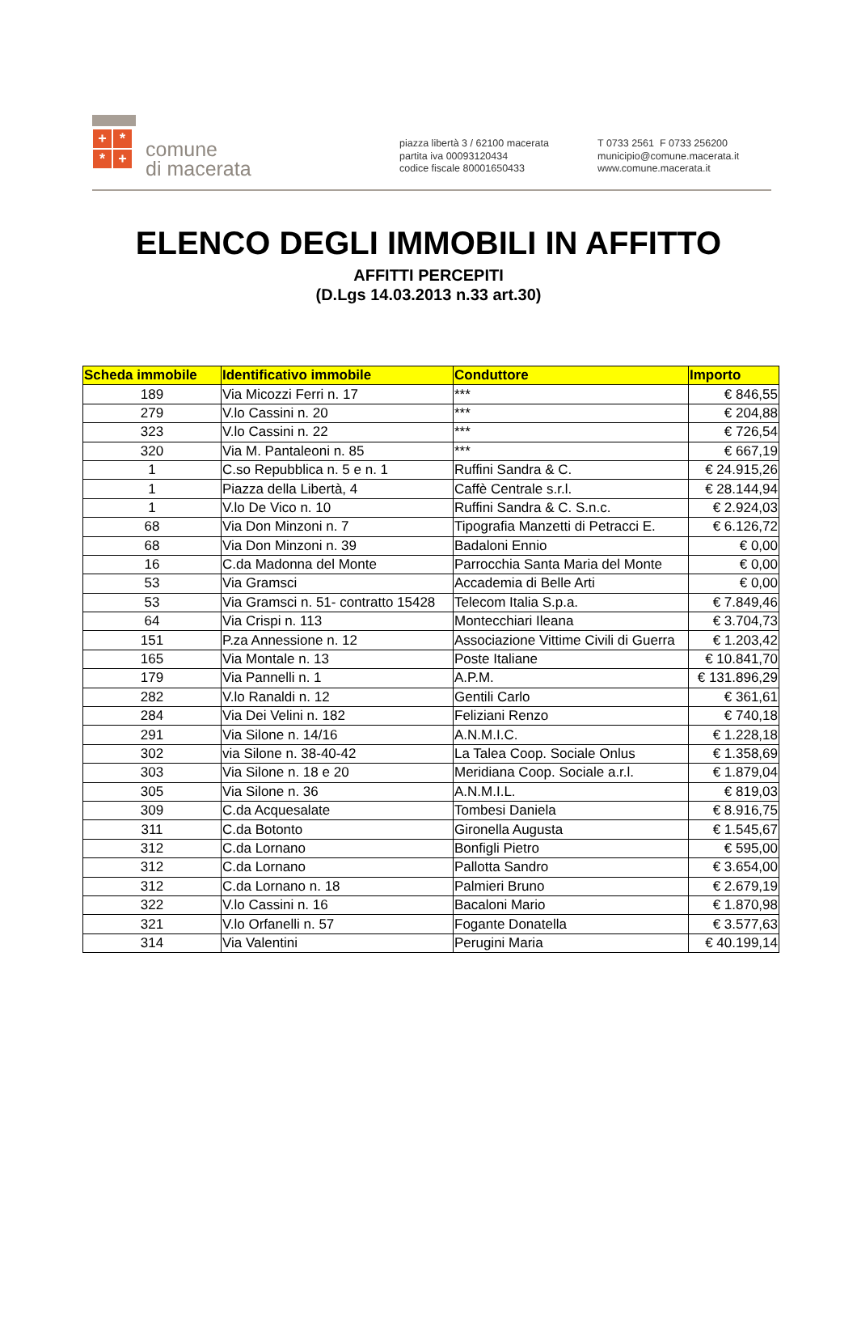+ * * +
comune
di macerata
piazza libertà 3 / 62100 macerata
partita iva 00093120434
codice fiscale 80001650433
T 0733 2561 F 0733 256200
municipio@comune.macerata.it
www.comune.macerata.it
ELENCO DEGLI IMMOBILI IN AFFITTO
AFFITTI PERCEPITI
(D.Lgs 14.03.2013 n.33 art.30)
| Scheda immobile | Identificativo immobile | Conduttore | Importo |
| --- | --- | --- | --- |
| 189 | Via Micozzi Ferri n. 17 | *** | € 846,55 |
| 279 | V.lo Cassini n. 20 | *** | € 204,88 |
| 323 | V.lo Cassini n. 22 | *** | € 726,54 |
| 320 | Via M. Pantaleoni n. 85 | *** | € 667,19 |
| 1 | C.so Repubblica n. 5 e n. 1 | Ruffini Sandra & C. | € 24.915,26 |
| 1 | Piazza della Libertà, 4 | Caffè Centrale s.r.l. | € 28.144,94 |
| 1 | V.lo De Vico n. 10 | Ruffini Sandra & C. S.n.c. | € 2.924,03 |
| 68 | Via Don Minzoni n. 7 | Tipografia Manzetti di Petracci E. | € 6.126,72 |
| 68 | Via Don Minzoni n. 39 | Badaloni Ennio | € 0,00 |
| 16 | C.da Madonna del Monte | Parrocchia Santa Maria del Monte | € 0,00 |
| 53 | Via Gramsci | Accademia di Belle Arti | € 0,00 |
| 53 | Via Gramsci n. 51- contratto 15428 | Telecom Italia S.p.a. | € 7.849,46 |
| 64 | Via Crispi n. 113 | Montecchiari Ileana | € 3.704,73 |
| 151 | P.za Annessione n. 12 | Associazione Vittime Civili di Guerra | € 1.203,42 |
| 165 | Via Montale n. 13 | Poste Italiane | € 10.841,70 |
| 179 | Via Pannelli n. 1 | A.P.M. | € 131.896,29 |
| 282 | V.lo Ranaldi n. 12 | Gentili Carlo | € 361,61 |
| 284 | Via Dei Velini n. 182 | Feliziani Renzo | € 740,18 |
| 291 | Via Silone n. 14/16 | A.N.M.I.C. | € 1.228,18 |
| 302 | via Silone n. 38-40-42 | La Talea Coop. Sociale Onlus | € 1.358,69 |
| 303 | Via Silone n. 18 e 20 | Meridiana Coop. Sociale a.r.l. | € 1.879,04 |
| 305 | Via Silone n. 36 | A.N.M.I.L. | € 819,03 |
| 309 | C.da Acquesalate | Tombesi Daniela | € 8.916,75 |
| 311 | C.da Botonto | Gironella Augusta | € 1.545,67 |
| 312 | C.da Lornano | Bonfigli Pietro | € 595,00 |
| 312 | C.da Lornano | Pallotta Sandro | € 3.654,00 |
| 312 | C.da Lornano n. 18 | Palmieri Bruno | € 2.679,19 |
| 322 | V.lo Cassini n. 16 | Bacaloni Mario | € 1.870,98 |
| 321 | V.lo Orfanelli n. 57 | Fogante Donatella | € 3.577,63 |
| 314 | Via Valentini | Perugini Maria | € 40.199,14 |